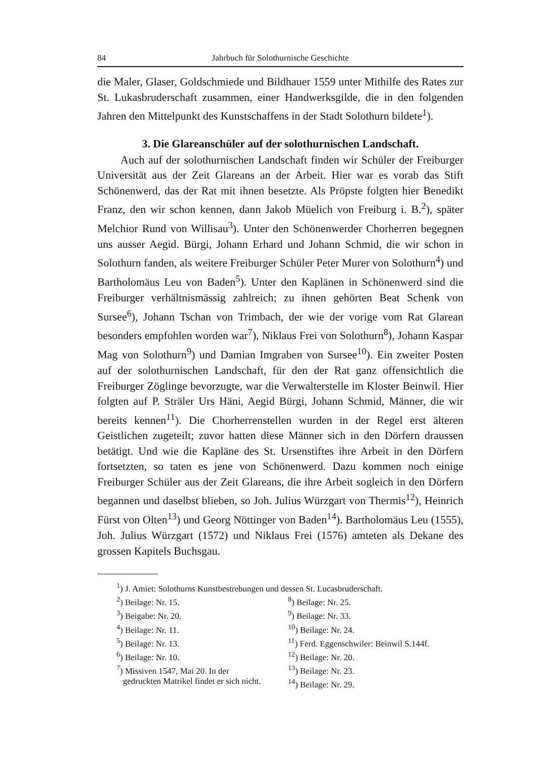84 Jahrbuch für Solothurnische Geschichte
die Maler, Glaser, Goldschmiede und Bildhauer 1559 unter Mithilfe des Rates zur St. Lukasbruderschaft zusammen, einer Handwerksgilde, die in den folgenden Jahren den Mittelpunkt des Kunstschaffens in der Stadt Solothurn bildete<sup>1</sup>).
3. Die Glareanschüler auf der solothurnischen Landschaft.
Auch auf der solothurnischen Landschaft finden wir Schüler der Freiburger Universität aus der Zeit Glareans an der Arbeit. Hier war es vorab das Stift Schönenwerd, das der Rat mit ihnen besetzte. Als Pröpste folgten hier Benedikt Franz, den wir schon kennen, dann Jakob Müelich von Freiburg i. B.<sup>2</sup>), später Melchior Rund von Willisau<sup>3</sup>). Unter den Schönenwerder Chorherren begegnen uns ausser Aegid. Bürgi, Johann Erhard und Johann Schmid, die wir schon in Solothurn fanden, als weitere Freiburger Schüler Peter Murer von Solothurn<sup>4</sup>) und Bartholomäus Leu von Baden<sup>5</sup>). Unter den Kaplänen in Schönenwerd sind die Freiburger verhältnismässig zahlreich; zu ihnen gehörten Beat Schenk von Sursee<sup>6</sup>), Johann Tschan von Trimbach, der wie der vorige vom Rat Glarean besonders empfohlen worden war<sup>7</sup>), Niklaus Frei von Solothurn<sup>8</sup>), Johann Kaspar Mag von Solothurn<sup>9</sup>) und Damian Imgraben von Sursee<sup>10</sup>). Ein zweiter Posten auf der solothurnischen Landschaft, für den der Rat ganz offensichtlich die Freiburger Zöglinge bevorzugte, war die Verwalterstelle im Kloster Beinwil. Hier folgten auf P. Sträler Urs Häni, Aegid Bürgi, Johann Schmid, Männer, die wir bereits kennen<sup>11</sup>). Die Chorherrenstellen wurden in der Regel erst älteren Geistlichen zugeteilt; zuvor hatten diese Männer sich in den Dörfern draussen betätigt. Und wie die Kapläne des St. Ursenstiftes ihre Arbeit in den Dörfern fortsetzten, so taten es jene von Schönenwerd. Dazu kommen noch einige Freiburger Schüler aus der Zeit Glareans, die ihre Arbeit sogleich in den Dörfern begannen und daselbst blieben, so Joh. Julius Würzgart von Thermis<sup>12</sup>), Heinrich Fürst von Olten<sup>13</sup>) und Georg Nöttinger von Baden<sup>14</sup>). Bartholomäus Leu (1555), Joh. Julius Würzgart (1572) und Niklaus Frei (1576) amteten als Dekane des grossen Kapitels Buchsgau.
<sup>1</sup>) J. Amiet: Solothurns Kunstbestrebungen und dessen St. Lucasbruderschaft.
<sup>2</sup>) Beilage: Nr. 15.
<sup>3</sup>) Beigabe: Nr. 20.
<sup>4</sup>) Beilage: Nr. 11.
<sup>5</sup>) Beilage: Nr. 13.
<sup>6</sup>) Beilage: Nr. 10.
<sup>7</sup>) Missiven 1547, Mai 20. In der
gedruckten Matrikel findet er sich nicht.
<sup>8</sup>) Beilage: Nr. 25.
<sup>9</sup>) Beilage: Nr. 33.
<sup>10</sup>) Beilage: Nr. 24.
<sup>11</sup>) Ferd. Eggenschwiler: Beinwil S.144f.
<sup>12</sup>) Beilage: Nr. 20.
<sup>13</sup>) Beilage: Nr. 23.
<sup>14</sup>) Beilage: Nr. 29.